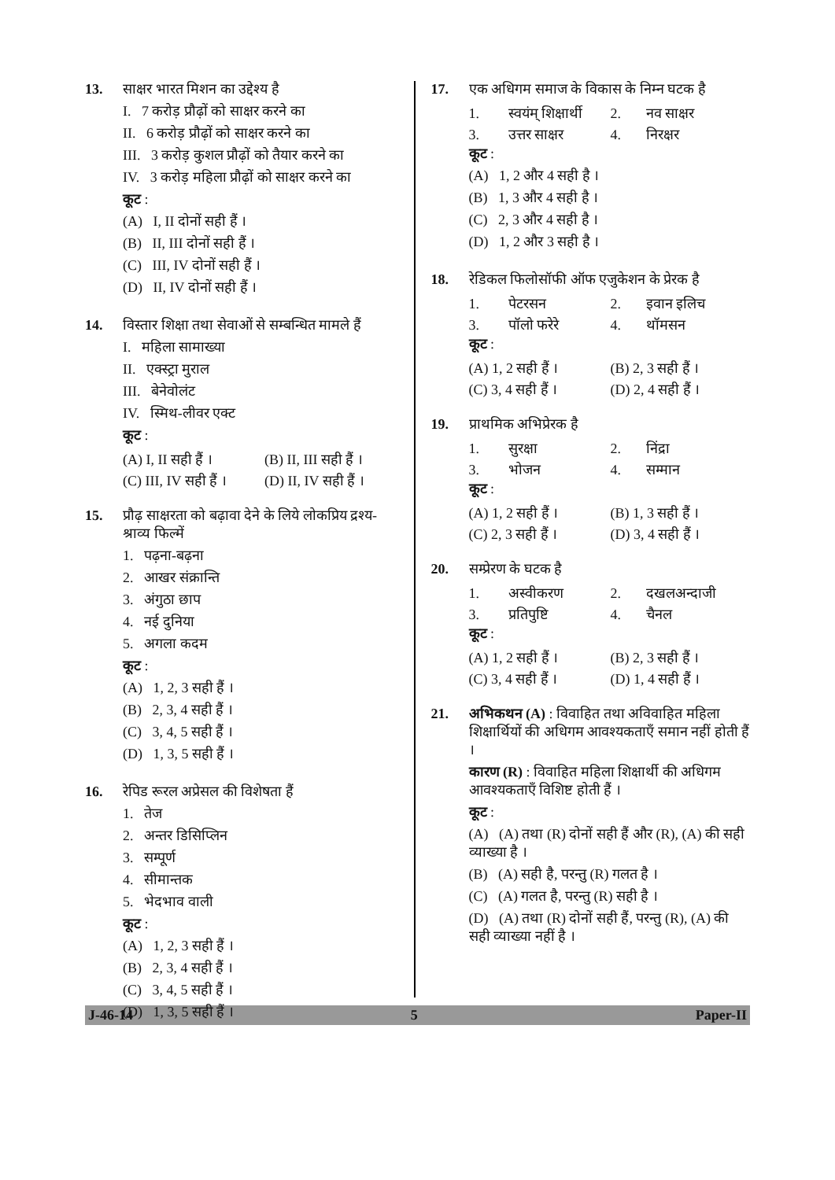13. साक्षर भारत मिशन का उद्देश्य है
I. 7 करोड़ प्रौढ़ों को साक्षर करने का
II. 6 करोड़ प्रौढ़ों को साक्षर करने का
III. 3 करोड़ कुशल प्रौढ़ों को तैयार करने का
IV. 3 करोड़ महिला प्रौढ़ों को साक्षर करने का
कूट :
(A) I, II दोनों सही हैं ।
(B) II, III दोनों सही हैं ।
(C) III, IV दोनों सही हैं ।
(D) II, IV दोनों सही हैं ।
14. विस्तार शिक्षा तथा सेवाओं से सम्बन्धित मामले हैं
I. महिला सामाख्या
II. एक्स्ट्रा मुराल
III. बेनेवोलंट
IV. स्मिथ-लीवर एक्ट
कूट :
(A) I, II सही हैं । (B) II, III सही हैं । (C) III, IV सही हैं । (D) II, IV सही हैं ।
15. प्रौढ़ साक्षरता को बढ़ावा देने के लिये लोकप्रिय द्रश्य-श्राव्य फिल्में
1. पढ़ना-बढ़ना
2. आखर संक्रान्ति
3. अंगुठा छाप
4. नई दुनिया
5. अगला कदम
कूट :
(A) 1, 2, 3 सही हैं ।
(B) 2, 3, 4 सही हैं ।
(C) 3, 4, 5 सही हैं ।
(D) 1, 3, 5 सही हैं ।
16. रेपिड रूरल अप्रेसल की विशेषता हैं
1. तेज
2. अन्तर डिसिप्लिन
3. सम्पूर्ण
4. सीमान्तक
5. भेदभाव वाली
कूट :
(A) 1, 2, 3 सही हैं ।
(B) 2, 3, 4 सही हैं ।
(C) 3, 4, 5 सही हैं ।
(D) 1, 3, 5 सही हैं ।
17. एक अधिगम समाज के विकास के निम्न घटक है
1. स्वयंम् शिक्षार्थी 2. नव साक्षर 3. उत्तर साक्षर 4. निरक्षर
कूट :
(A) 1, 2 और 4 सही है ।
(B) 1, 3 और 4 सही है ।
(C) 2, 3 और 4 सही है ।
(D) 1, 2 और 3 सही है ।
18. रेडिकल फिलोसॉफी ऑफ एजुकेशन के प्रेरक है
1. पेटरसन 2. इवान इलिच 3. पॉलो फरेरे 4. थॉमसन
कूट :
(A) 1, 2 सही हैं । (B) 2, 3 सही हैं । (C) 3, 4 सही हैं । (D) 2, 4 सही हैं ।
19. प्राथमिक अभिप्रेरक है
1. सुरक्षा 2. निंद्रा 3. भोजन 4. सम्मान
कूट :
(A) 1, 2 सही हैं । (B) 1, 3 सही हैं । (C) 2, 3 सही हैं । (D) 3, 4 सही हैं ।
20. सम्प्रेरण के घटक है
1. अस्वीकरण 2. दखलअन्दाजी 3. प्रतिपुष्टि 4. चैनल
कूट :
(A) 1, 2 सही हैं । (B) 2, 3 सही हैं । (C) 3, 4 सही हैं । (D) 1, 4 सही हैं ।
21. अभिकथन (A) : विवाहित तथा अविवाहित महिला शिक्षार्थियों की अधिगम आवश्यकताएँ समान नहीं होती हैं ।
कारण (R) : विवाहित महिला शिक्षार्थी की अधिगम आवश्यकताएँ विशिष्ट होती हैं ।
कूट :
(A) (A) तथा (R) दोनों सही हैं और (R), (A) की सही व्याख्या है ।
(B) (A) सही है, परन्तु (R) गलत है ।
(C) (A) गलत है, परन्तु (R) सही है ।
(D) (A) तथा (R) दोनों सही हैं, परन्तु (R), (A) की सही व्याख्या नहीं है ।
J-46-14 5 Paper-II